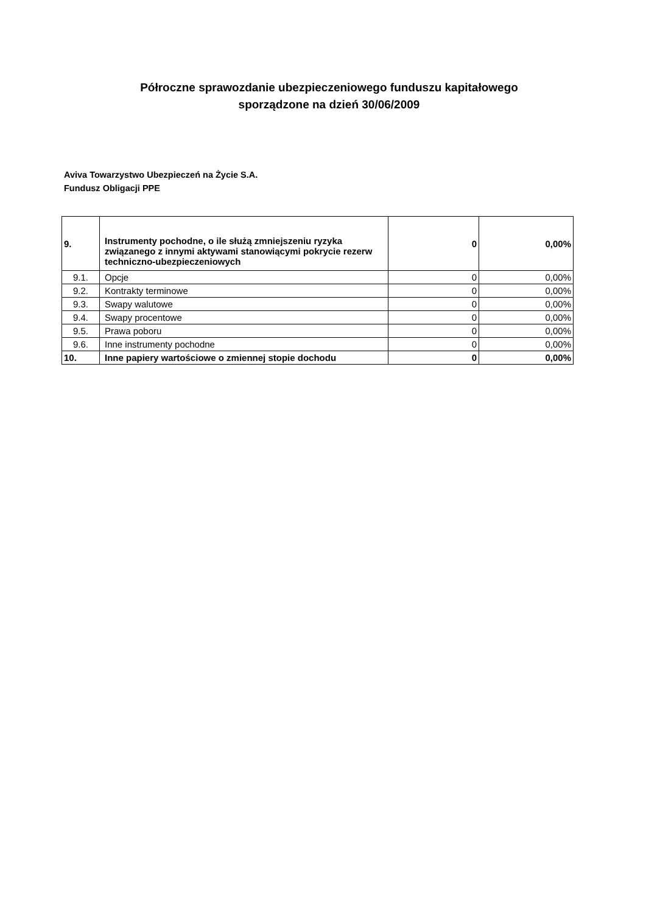Półroczne sprawozdanie ubezpieczeniowego funduszu kapitałowego
sporządzone na dzień 30/06/2009
Aviva Towarzystwo Ubezpieczeń na Życie S.A.
Fundusz Obligacji PPE
| 9. | Instrumenty pochodne, o ile służą zmniejszeniu ryzyka związanego z innymi aktywami stanowiącymi pokrycie rezerw techniczno-ubezpieczeniowych | 0 | 0,00% |
| 9.1. | Opcje | 0 | 0,00% |
| 9.2. | Kontrakty terminowe | 0 | 0,00% |
| 9.3. | Swapy walutowe | 0 | 0,00% |
| 9.4. | Swapy procentowe | 0 | 0,00% |
| 9.5. | Prawa poboru | 0 | 0,00% |
| 9.6. | Inne instrumenty pochodne | 0 | 0,00% |
| 10. | Inne papiery wartościowe o zmiennej stopie dochodu | 0 | 0,00% |